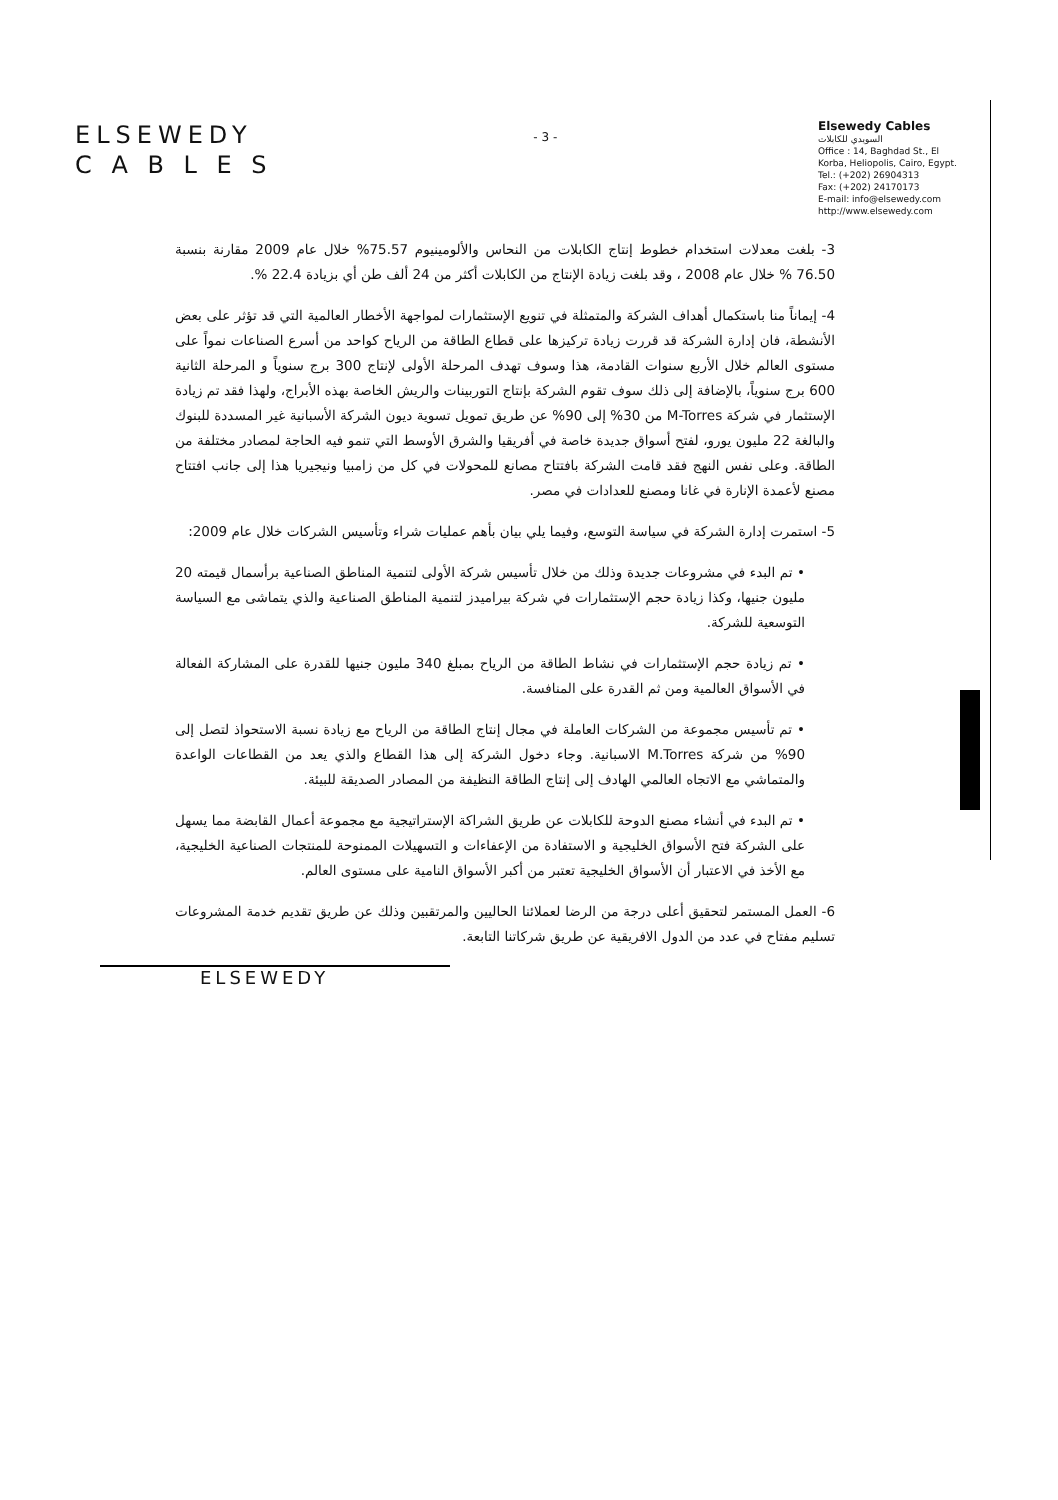ELSEWEDY
C A B L E S
- 3 -
Elsewedy Cables
السويدي للكابلات
Office : 14, Baghdad St., El Korba, Heliopolis, Cairo, Egypt.
Tel.: (+202) 26904313
Fax: (+202) 24170173
E-mail: info@elsewedy.com
http://www.elsewedy.com
3- بلغت معدلات استخدام خطوط إنتاج الكابلات من النحاس والألومينيوم 75.57% خلال عام 2009 مقارنة بنسبة 76.50 % خلال عام 2008 ، وقد بلغت زيادة الإنتاج من الكابلات أكثر من 24 ألف طن أي بزيادة 22.4 %.
4- إيماناً منا باستكمال أهداف الشركة والمتمثلة في تنويع الإستثمارات لمواجهة الأخطار العالمية التي قد تؤثر على بعض الأنشطة، فان إدارة الشركة قد قررت زيادة تركيزها على قطاع الطاقة من الرياح كواحد من أسرع الصناعات نمواً على مستوى العالم خلال الأربع سنوات القادمة، هذا وسوف تهدف المرحلة الأولى لإنتاج 300 برج سنوياً و المرحلة الثانية 600 برج سنوياً، بالإضافة إلى ذلك سوف تقوم الشركة بإنتاج التوربينات والريش الخاصة بهذه الأبراج، ولهذا فقد تم زيادة الإستثمار في شركة M-Torres من 30% إلى 90% عن طريق تمويل تسوية ديون الشركة الأسبانية غير المسددة للبنوك والبالغة 22 مليون يورو، لفتح أسواق جديدة خاصة في أفريقيا والشرق الأوسط التي تنمو فيه الحاجة لمصادر مختلفة من الطاقة. وعلى نفس النهج فقد قامت الشركة بافتتاح مصانع للمحولات في كل من زامبيا ونيجيريا هذا إلى جانب افتتاح مصنع لأعمدة الإنارة في غانا ومصنع للعدادات في مصر.
5- استمرت إدارة الشركة في سياسة التوسع، وفيما يلي بيان بأهم عمليات شراء وتأسيس الشركات خلال عام 2009:
• تم البدء في مشروعات جديدة وذلك من خلال تأسيس شركة الأولى لتنمية المناطق الصناعية برأسمال قيمته 20 مليون جنيها، وكذا زيادة حجم الإستثمارات في شركة بيراميدز لتنمية المناطق الصناعية والذي يتماشى مع السياسة التوسعية للشركة.
• تم زيادة حجم الإستثمارات في نشاط الطاقة من الرياح بمبلغ 340 مليون جنيها للقدرة على المشاركة الفعالة في الأسواق العالمية ومن ثم القدرة على المنافسة.
• تم تأسيس مجموعة من الشركات العاملة في مجال إنتاج الطاقة من الرياح مع زيادة نسبة الاستحواذ لتصل إلى 90% من شركة M.Torres الاسبانية. وجاء دخول الشركة إلى هذا القطاع والذي يعد من القطاعات الواعدة والمتماشي مع الاتجاه العالمي الهادف إلى إنتاج الطاقة النظيفة من المصادر الصديقة للبيئة.
• تم البدء في أنشاء مصنع الدوحة للكابلات عن طريق الشراكة الإستراتيجية مع مجموعة أعمال القابضة مما يسهل على الشركة فتح الأسواق الخليجية و الاستفادة من الإعفاءات و التسهيلات الممنوحة للمنتجات الصناعية الخليجية، مع الأخذ في الاعتبار أن الأسواق الخليجية تعتبر من أكبر الأسواق النامية على مستوى العالم.
6- العمل المستمر لتحقيق أعلى درجة من الرضا لعملائنا الحاليين والمرتقبين وذلك عن طريق تقديم خدمة المشروعات تسليم مفتاح في عدد من الدول الافريقية عن طريق شركاتنا التابعة.
ELSEWEDY